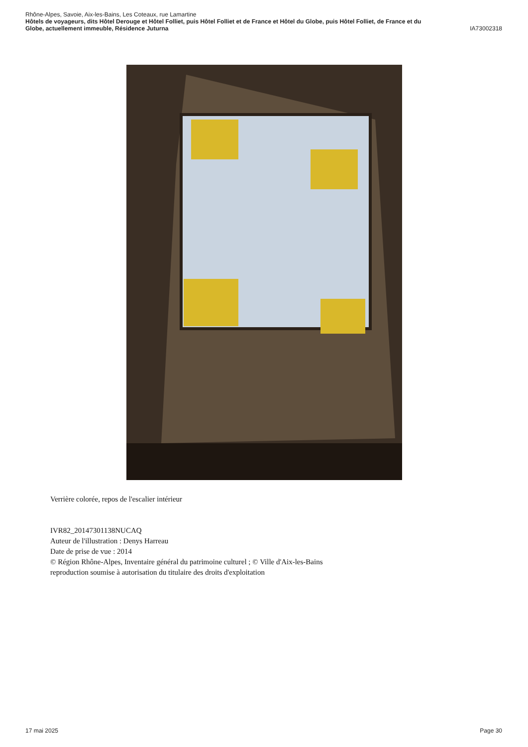Rhône-Alpes, Savoie, Aix-les-Bains, Les Coteaux, rue Lamartine
Hôtels de voyageurs, dits Hôtel Derouge et Hôtel Folliet, puis Hôtel Folliet et de France et Hôtel du Globe, puis Hôtel Folliet, de France et du
Globe, actuellement immeuble, Résidence Juturna IA73002318
Verrière colorée, repos de l'escalier intérieur
IVR82_20147301138NUCAQ
Auteur de l'illustration : Denys Harreau
Date de prise de vue : 2014
© Région Rhône-Alpes, Inventaire général du patrimoine culturel ; © Ville d'Aix-les-Bains
reproduction soumise à autorisation du titulaire des droits d'exploitation
17 mai 2025 Page 30